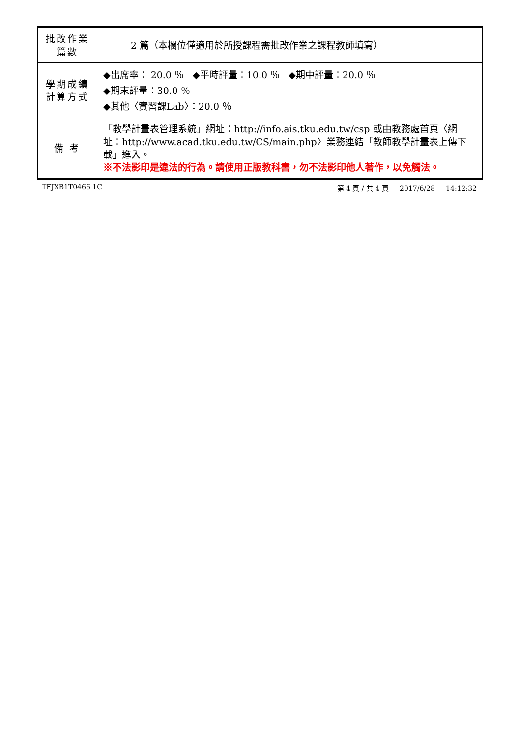| 批改作業 篇數 | 2 篇（本欄位僅適用於所授課程需批改作業之課程教師填寫） |
| 學期成績 計算方式 | ◆出席率： 20.0 ％ ◆平時評量：10.0 ％ ◆期中評量：20.0 ％ ◆期末評量：30.0 ％ ◆其他〈實習課Lab〉：20.0 ％ |
| 備 考 | 「教學計畫表管理系統」網址： http://info.ais.tku.edu.tw/csp 或由教務處首頁〈網址： http://www.acad.tku.edu.tw/CS/main.php 〉業務連結「教師教學計畫表上傳下載」進入。 ※不法影印是違法的行為。請使用正版教科書，勿不法影印他人著作，以免觸法。 |
TFJXB1T0466 1C 第 4 頁 / 共 4 頁 2017/6/28 14:12:32